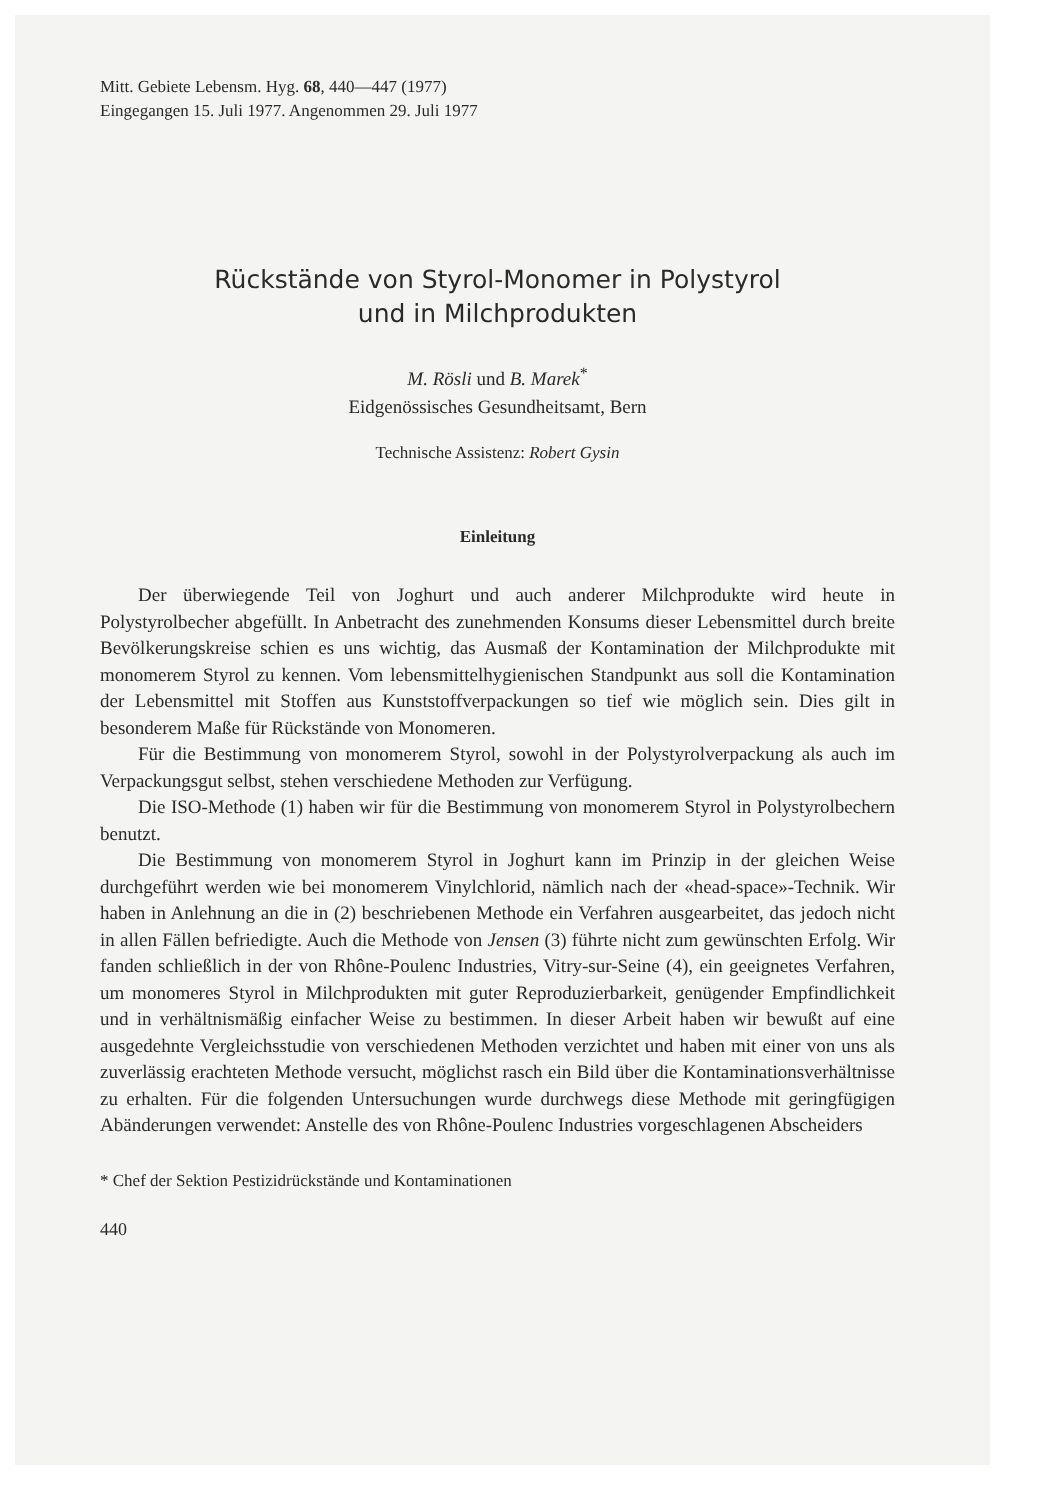Mitt. Gebiete Lebensm. Hyg. 68, 440—447 (1977)
Eingegangen 15. Juli 1977. Angenommen 29. Juli 1977
Rückstände von Styrol-Monomer in Polystyrol
und in Milchprodukten
M. Rösli und B. Marek<sup>*</sup>
Eidgenössisches Gesundheitsamt, Bern
Technische Assistenz: Robert Gysin
Einleitung
Der überwiegende Teil von Joghurt und auch anderer Milchprodukte wird heute in Polystyrolbecher abgefüllt. In Anbetracht des zunehmenden Konsums dieser Lebensmittel durch breite Bevölkerungskreise schien es uns wichtig, das Ausmaß der Kontamination der Milchprodukte mit monomerem Styrol zu kennen. Vom lebensmittelhygienischen Standpunkt aus soll die Kontamination der Lebensmittel mit Stoffen aus Kunststoffverpackungen so tief wie möglich sein. Dies gilt in besonderem Maße für Rückstände von Monomeren.
Für die Bestimmung von monomerem Styrol, sowohl in der Polystyrolverpackung als auch im Verpackungsgut selbst, stehen verschiedene Methoden zur Verfügung.
Die ISO-Methode (1) haben wir für die Bestimmung von monomerem Styrol in Polystyrolbechern benutzt.
Die Bestimmung von monomerem Styrol in Joghurt kann im Prinzip in der gleichen Weise durchgeführt werden wie bei monomerem Vinylchlorid, nämlich nach der «head-space»-Technik. Wir haben in Anlehnung an die in (2) beschriebenen Methode ein Verfahren ausgearbeitet, das jedoch nicht in allen Fällen befriedigte. Auch die Methode von Jensen (3) führte nicht zum gewünschten Erfolg. Wir fanden schließlich in der von Rhône-Poulenc Industries, Vitry-sur-Seine (4), ein geeignetes Verfahren, um monomeres Styrol in Milchprodukten mit guter Reproduzierbarkeit, genügender Empfindlichkeit und in verhältnismäßig einfacher Weise zu bestimmen. In dieser Arbeit haben wir bewußt auf eine ausgedehnte Vergleichsstudie von verschiedenen Methoden verzichtet und haben mit einer von uns als zuverlässig erachteten Methode versucht, möglichst rasch ein Bild über die Kontaminationsverhältnisse zu erhalten. Für die folgenden Untersuchungen wurde durchwegs diese Methode mit geringfügigen Abänderungen verwendet: Anstelle des von Rhône-Poulenc Industries vorgeschlagenen Abscheiders
* Chef der Sektion Pestizidrückstände und Kontaminationen
440